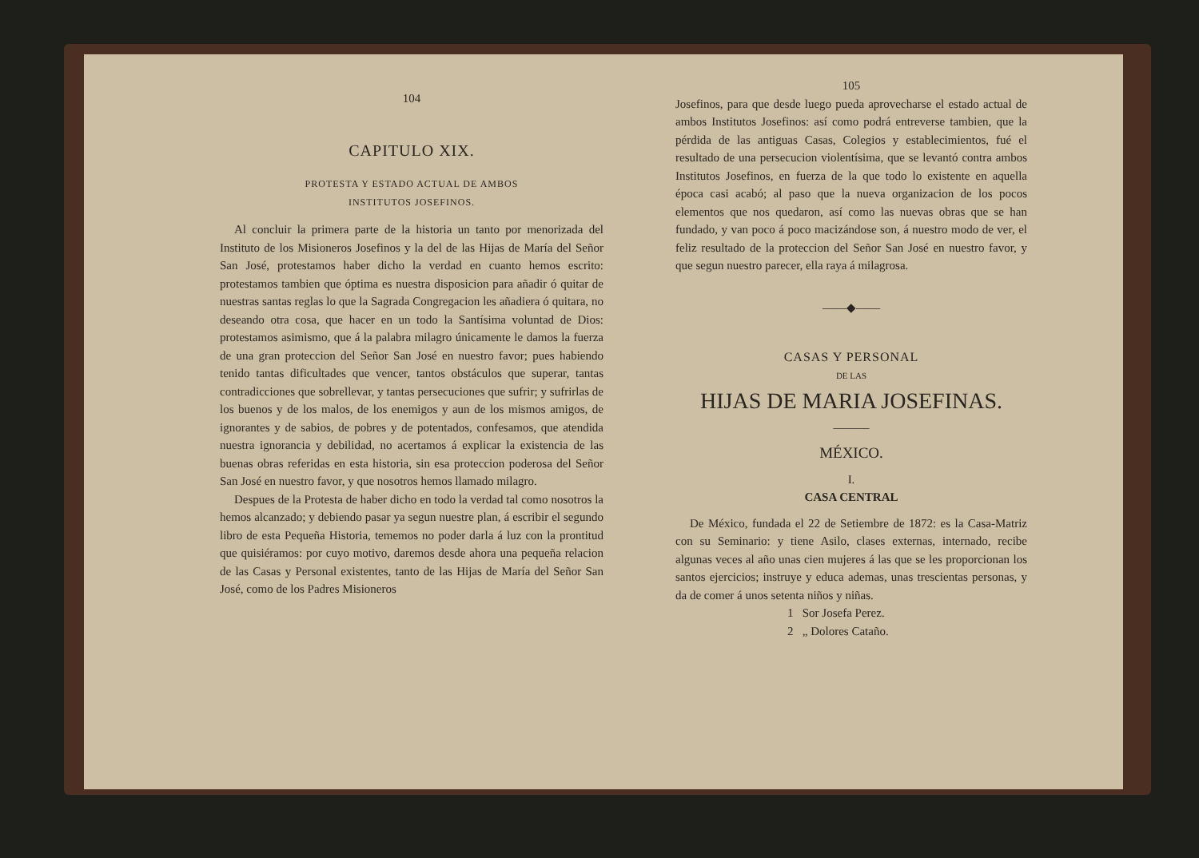104
CAPITULO XIX.
PROTESTA Y ESTADO ACTUAL DE AMBOS
INSTITUTOS JOSEFINOS.
Al concluir la primera parte de la historia un tanto por menorizada del Instituto de los Misioneros Josefinos y la del de las Hijas de María del Señor San José, protestamos haber dicho la verdad en cuanto hemos escrito: protestamos tambien que óptima es nuestra disposicion para añadir ó quitar de nuestras santas reglas lo que la Sagrada Congregacion les añadiera ó quitara, no deseando otra cosa, que hacer en un todo la Santísima voluntad de Dios: protestamos asimismo, que á la palabra milagro únicamente le damos la fuerza de una gran proteccion del Señor San José en nuestro favor; pues habiendo tenido tantas dificultades que vencer, tantos obstáculos que superar, tantas contradicciones que sobrellevar, y tantas persecuciones que sufrir; y sufrirlas de los buenos y de los malos, de los enemigos y aun de los mismos amigos, de ignorantes y de sabios, de pobres y de potentados, confesamos, que atendida nuestra ignorancia y debilidad, no acertamos á explicar la existencia de las buenas obras referidas en esta historia, sin esa proteccion poderosa del Señor San José en nuestro favor, y que nosotros hemos llamado milagro.
Despues de la Protesta de haber dicho en todo la verdad tal como nosotros la hemos alcanzado; y debiendo pasar ya segun nuestre plan, á escribir el segundo libro de esta Pequeña Historia, tememos no poder darla á luz con la prontitud que quisiéramos: por cuyo motivo, daremos desde ahora una pequeña relacion de las Casas y Personal existentes, tanto de las Hijas de María del Señor San José, como de los Padres Misioneros
105
Josefinos, para que desde luego pueda aprovecharse el estado actual de ambos Institutos Josefinos: así como podrá entreverse tambien, que la pérdida de las antiguas Casas, Colegios y establecimientos, fué el resultado de una persecucion violentísima, que se levantó contra ambos Institutos Josefinos, en fuerza de la que todo lo existente en aquella época casi acabó; al paso que la nueva organizacion de los pocos elementos que nos quedaron, así como las nuevas obras que se han fundado, y van poco á poco macizándose son, á nuestro modo de ver, el feliz resultado de la proteccion del Señor San José en nuestro favor, y que segun nuestro parecer, ella raya á milagrosa.
——◆——
CASAS Y PERSONAL
DE LAS
HIJAS DE MARIA JOSEFINAS.
———
MÉXICO.
I.
CASA CENTRAL
De México, fundada el 22 de Setiembre de 1872: es la Casa-Matriz con su Seminario: y tiene Asilo, clases externas, internado, recibe algunas veces al año unas cien mujeres á las que se les proporcionan los santos ejercicios; instruye y educa ademas, unas trescientas personas, y da de comer á unos setenta niños y niñas.
1 Sor Josefa Perez.
2 „ Dolores Cataño.